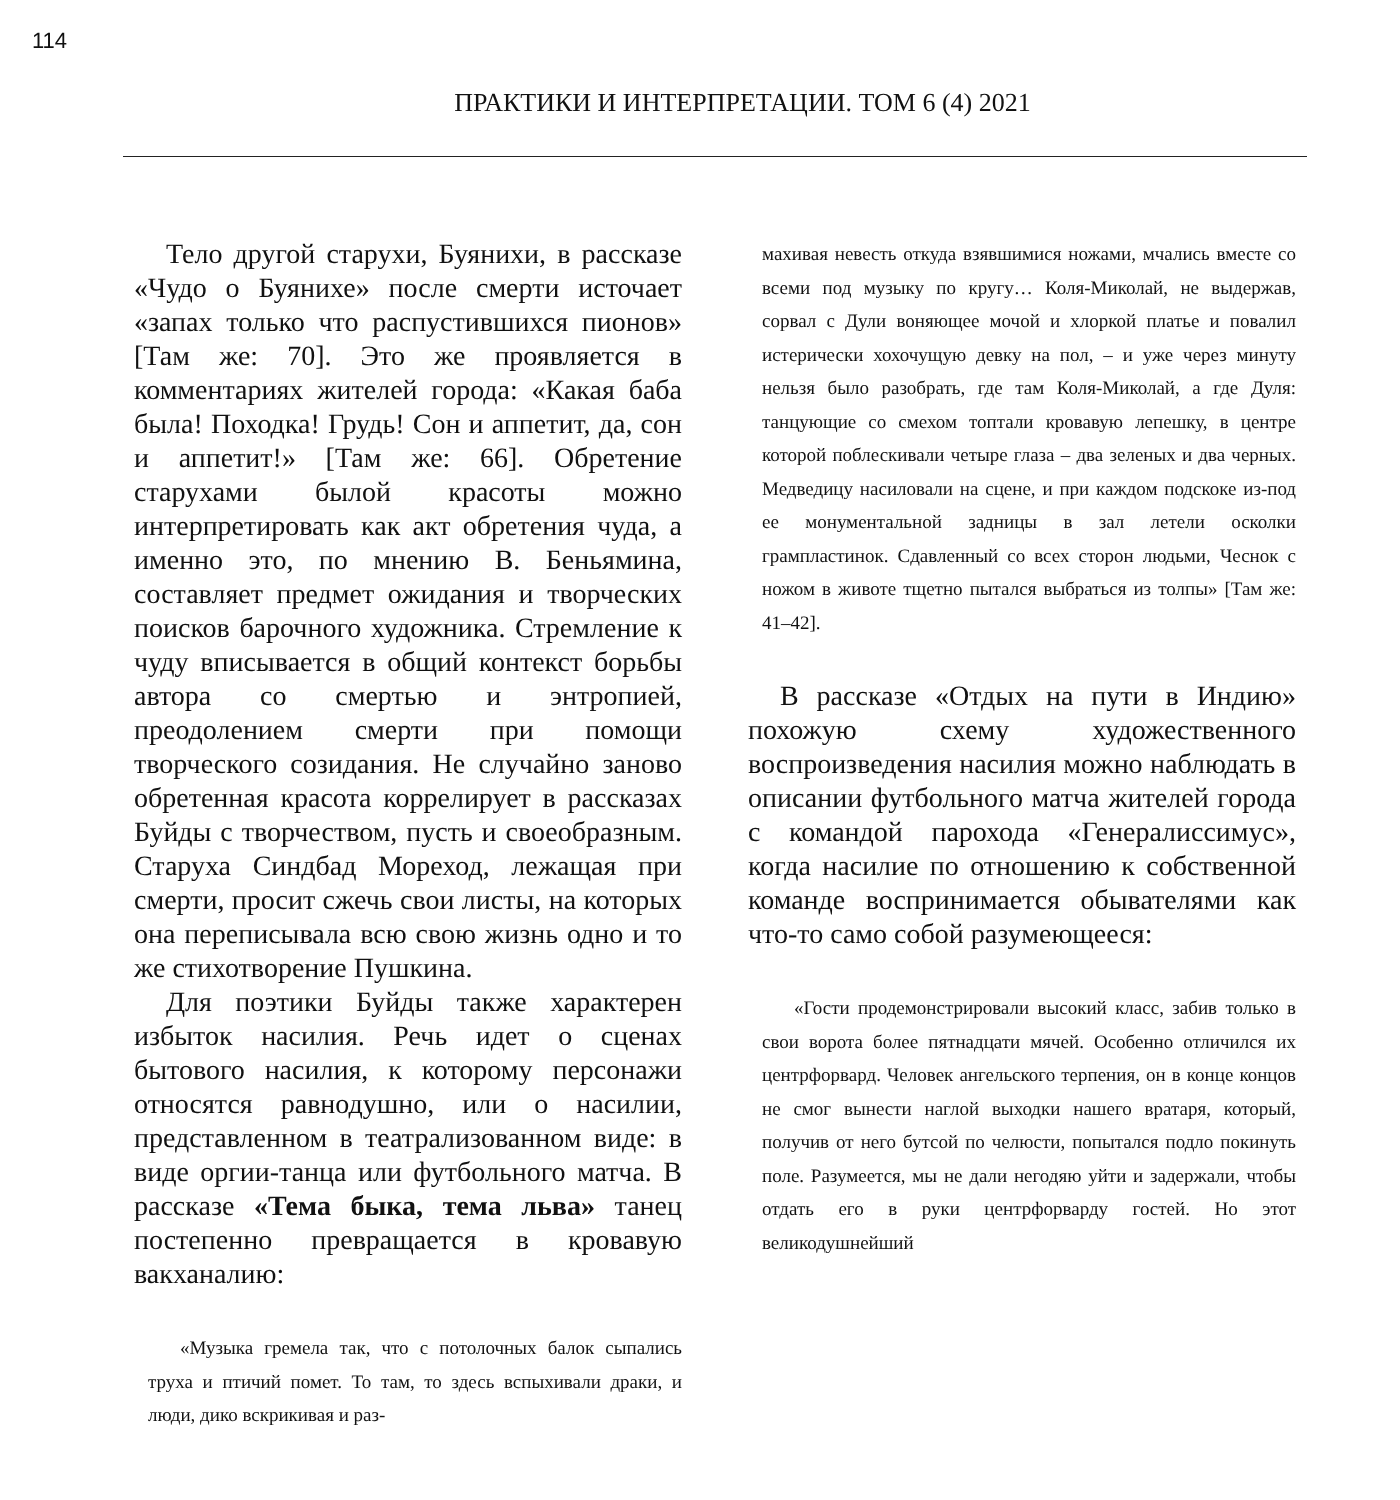114
ПРАКТИКИ И ИНТЕРПРЕТАЦИИ. ТОМ 6 (4) 2021
Тело другой старухи, Буянихи, в рассказе «Чудо о Буянихе» после смерти источает «запах только что распустившихся пионов» [Там же: 70]. Это же проявляется в комментариях жителей города: «Какая баба была! Походка! Грудь! Сон и аппетит, да, сон и аппетит!» [Там же: 66]. Обретение старухами былой красоты можно интерпретировать как акт обретения чуда, а именно это, по мнению В. Беньямина, составляет предмет ожидания и творческих поисков барочного художника. Стремление к чуду вписывается в общий контекст борьбы автора со смертью и энтропией, преодолением смерти при помощи творческого созидания. Не случайно заново обретенная красота коррелирует в рассказах Буйды с творчеством, пусть и своеобразным. Старуха Синдбад Мореход, лежащая при смерти, просит сжечь свои листы, на которых она переписывала всю свою жизнь одно и то же стихотворение Пушкина.
Для поэтики Буйды также характерен избыток насилия. Речь идет о сценах бытового насилия, к которому персонажи относятся равнодушно, или о насилии, представленном в театрализованном виде: в виде оргии-танца или футбольного матча. В рассказе «Тема быка, тема льва» танец постепенно превращается в кровавую вакханалию:
«Музыка гремела так, что с потолочных балок сыпались труха и птичий помет. То там, то здесь вспыхивали драки, и люди, дико вскрикивая и раз-
махивая невесть откуда взявшимися ножами, мчались вместе со всеми под музыку по кругу… Коля-Миколай, не выдержав, сорвал с Дули воняющее мочой и хлоркой платье и повалил истерически хохочущую девку на пол, – и уже через минуту нельзя было разобрать, где там Коля-Миколай, а где Дуля: танцующие со смехом топтали кровавую лепешку, в центре которой поблескивали четыре глаза – два зеленых и два черных. Медведицу насиловали на сцене, и при каждом подскоке из-под ее монументальной задницы в зал летели осколки грампластинок. Сдавленный со всех сторон людьми, Чеснок с ножом в животе тщетно пытался выбраться из толпы» [Там же: 41–42].
В рассказе «Отдых на пути в Индию» похожую схему художественного воспроизведения насилия можно наблюдать в описании футбольного матча жителей города с командой парохода «Генералиссимус», когда насилие по отношению к собственной команде воспринимается обывателями как что-то само собой разумеющееся:
«Гости продемонстрировали высокий класс, забив только в свои ворота более пятнадцати мячей. Особенно отличился их центрфорвард. Человек ангельского терпения, он в конце концов не смог вынести наглой выходки нашего вратаря, который, получив от него бутсой по челюсти, попытался подло покинуть поле. Разумеется, мы не дали негодяю уйти и задержали, чтобы отдать его в руки центрфорварду гостей. Но этот великодушнейший